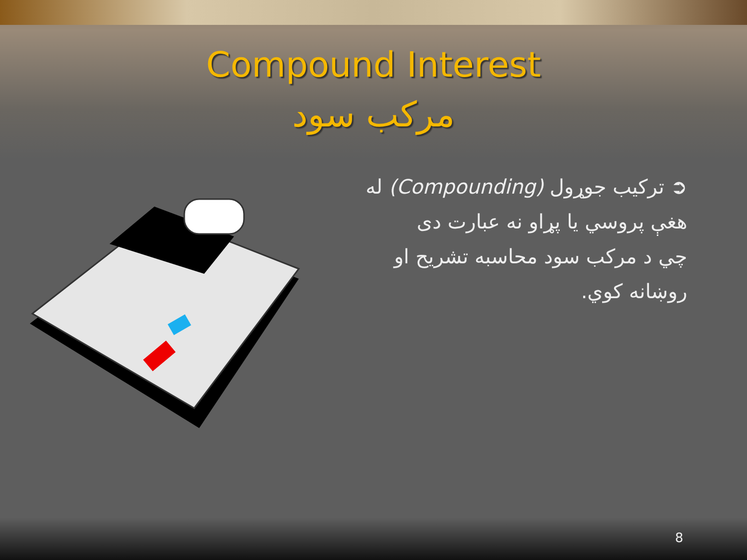Compound Interest
مرکب سود
➲ ترکيب جوړول (Compounding) له
هغې پروسي يا پړاو نه عبارت دى
چي د مرکب سود محاسبه تشريح او
روښانه کوي.
8